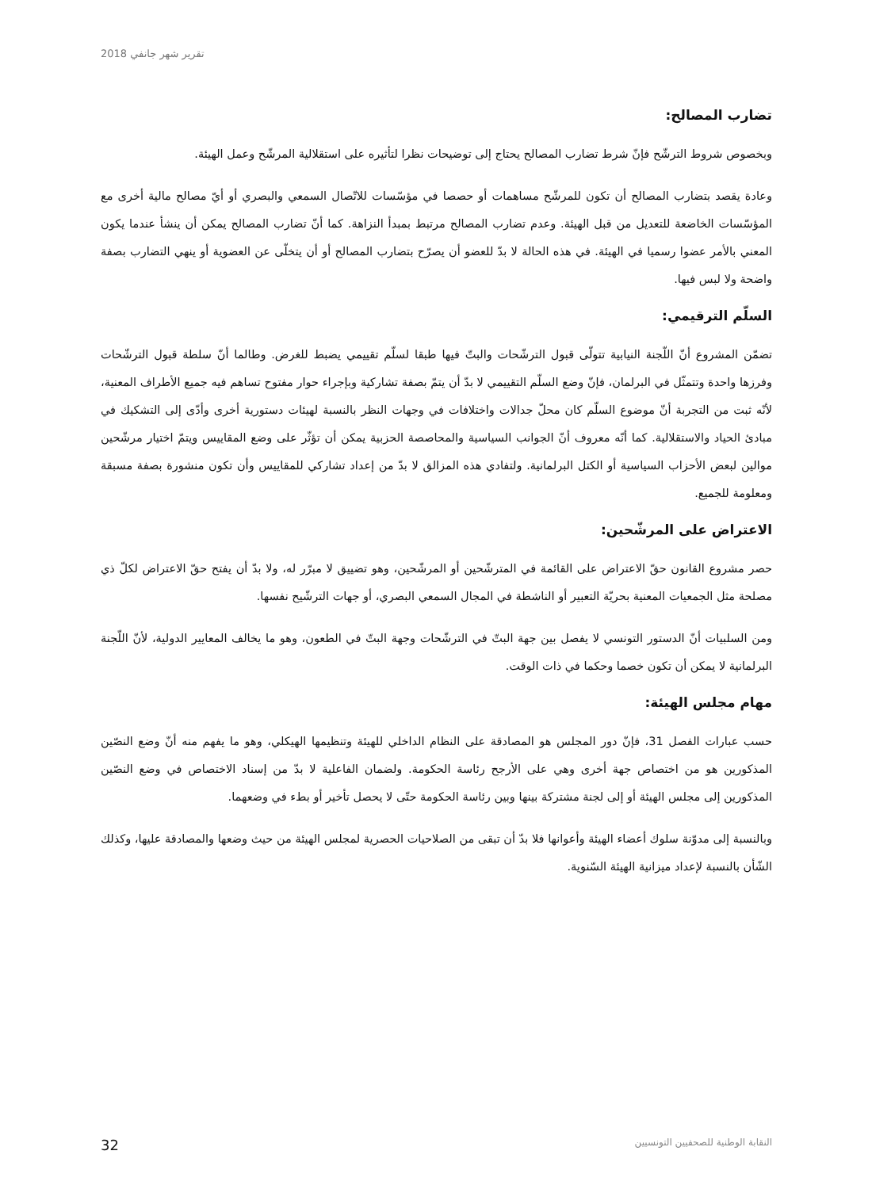تقرير شهر جانفي 2018
تضارب المصالح:
وبخصوص شروط الترشّح فإنّ شرط تضارب المصالح يحتاج إلى توضيحات نظرا لتأثيره على استقلالية المرشّح وعمل الهيئة.
وعادة يقصد بتضارب المصالح أن تكون للمرشّح مساهمات أو حصصا في مؤسّسات للاتّصال السمعي والبصري أو أيّ مصالح مالية أخرى مع المؤسّسات الخاضعة للتعديل من قبل الهيئة. وعدم تضارب المصالح مرتبط بمبدأ النزاهة. كما أنّ تضارب المصالح يمكن أن ينشأ عندما يكون المعني بالأمر عضوا رسميا في الهيئة. في هذه الحالة لا بدّ للعضو أن يصرّح بتضارب المصالح أو أن يتخلّى عن العضوية أو ينهي التضارب بصفة واضحة ولا لبس فيها.
السلّم الترقيمي:
تضمّن المشروع أنّ اللّجنة النيابية تتولّى قبول الترشّحات والبتّ فيها طبقا لسلّم تقييمي يضبط للغرض. وطالما أنّ سلطة قبول الترشّحات وفرزها واحدة وتتمثّل في البرلمان، فإنّ وضع السلّم التقييمي لا بدّ أن يتمّ بصفة تشاركية وبإجراء حوار مفتوح تساهم فيه جميع الأطراف المعنية، لأنّه ثبت من التجربة أنّ موضوع السلّم كان محلّ جدالات واختلافات في وجهات النظر بالنسبة لهيئات دستورية أخرى وأدّى إلى التشكيك في مبادئ الحياد والاستقلالية. كما أنّه معروف أنّ الجوانب السياسية والمحاصصة الحزبية يمكن أن تؤثّر على وضع المقاييس ويتمّ اختيار مرشّحين موالين لبعض الأحزاب السياسية أو الكتل البرلمانية. ولتفادي هذه المزالق لا بدّ من إعداد تشاركي للمقاييس وأن تكون منشورة بصفة مسبقة ومعلومة للجميع.
الاعتراض على المرشّحين:
حصر مشروع القانون حقّ الاعتراض على القائمة في المترشّحين أو المرشّحين، وهو تضييق لا مبرّر له، ولا بدّ أن يفتح حقّ الاعتراض لكلّ ذي مصلحة مثل الجمعيات المعنية بحريّة التعبير أو الناشطة في المجال السمعي البصري، أو جهات الترشّيح نفسها.
ومن السلبيات أنّ الدستور التونسي لا يفصل بين جهة البتّ في الترشّحات وجهة البتّ في الطعون، وهو ما يخالف المعايير الدولية، لأنّ اللّجنة البرلمانية لا يمكن أن تكون خصما وحكما في ذات الوقت.
مهام مجلس الهيئة:
حسب عبارات الفصل 31، فإنّ دور المجلس هو المصادقة على النظام الداخلي للهيئة وتنظيمها الهيكلي، وهو ما يفهم منه أنّ وضع النصّين المذكورين هو من اختصاص جهة أخرى وهي على الأرجح رئاسة الحكومة. ولضمان الفاعلية لا بدّ من إسناد الاختصاص في وضع النصّين المذكورين إلى مجلس الهيئة أو إلى لجنة مشتركة بينها وبين رئاسة الحكومة حتّى لا يحصل تأخير أو بطء في وضعهما.
وبالنسبة إلى مدوّنة سلوك أعضاء الهيئة وأعوانها فلا بدّ أن تبقى من الصلاحيات الحصرية لمجلس الهيئة من حيث وضعها والمصادقة عليها، وكذلك الشّأن بالنسبة لإعداد ميزانية الهيئة السّنوية.
النقابة الوطنية للصحفيين التونسيين 32